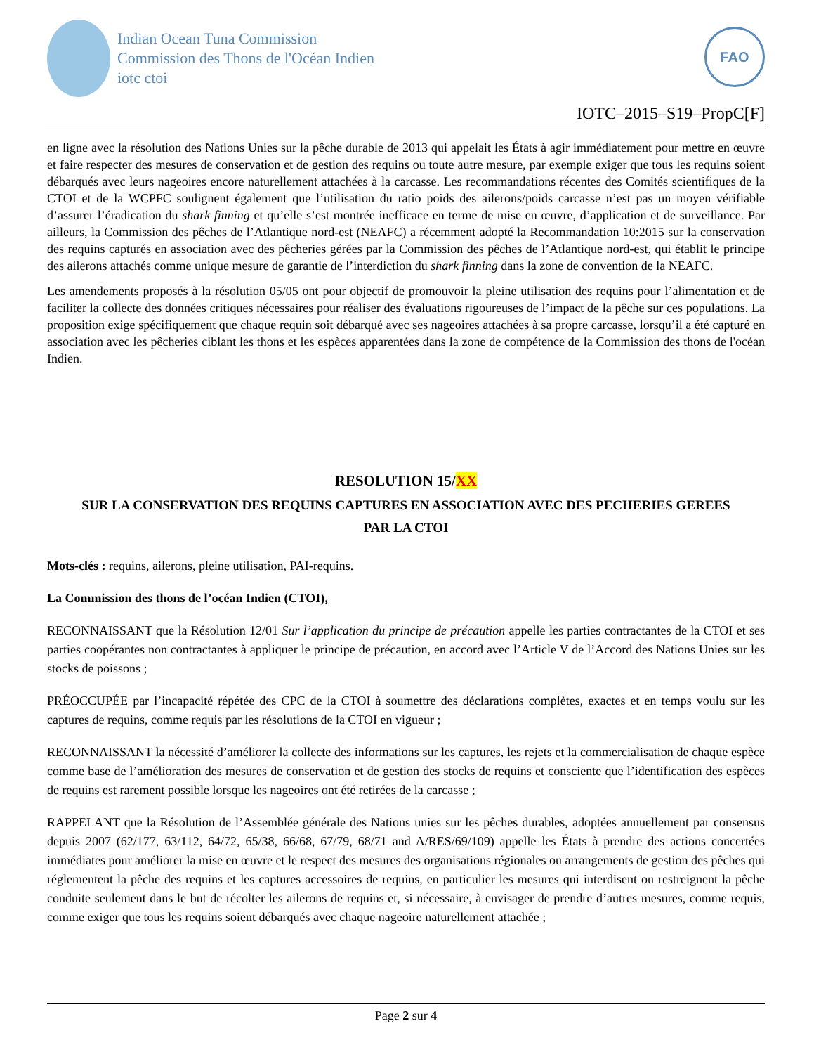Indian Ocean Tuna Commission
Commission des Thons de l'Océan Indien
iotc ctoi
FAO
IOTC–2015–S19–PropC[F]
en ligne avec la résolution des Nations Unies sur la pêche durable de 2013 qui appelait les États à agir immédiatement pour mettre en œuvre et faire respecter des mesures de conservation et de gestion des requins ou toute autre mesure, par exemple exiger que tous les requins soient débarqués avec leurs nageoires encore naturellement attachées à la carcasse. Les recommandations récentes des Comités scientifiques de la CTOI et de la WCPFC soulignent également que l’utilisation du ratio poids des ailerons/poids carcasse n’est pas un moyen vérifiable d’assurer l’éradication du shark finning et qu’elle s’est montrée inefficace en terme de mise en œuvre, d’application et de surveillance. Par ailleurs, la Commission des pêches de l’Atlantique nord-est (NEAFC) a récemment adopté la Recommandation 10:2015 sur la conservation des requins capturés en association avec des pêcheries gérées par la Commission des pêches de l’Atlantique nord-est, qui établit le principe des ailerons attachés comme unique mesure de garantie de l’interdiction du shark finning dans la zone de convention de la NEAFC.
Les amendements proposés à la résolution 05/05 ont pour objectif de promouvoir la pleine utilisation des requins pour l’alimentation et de faciliter la collecte des données critiques nécessaires pour réaliser des évaluations rigoureuses de l’impact de la pêche sur ces populations. La proposition exige spécifiquement que chaque requin soit débarqué avec ses nageoires attachées à sa propre carcasse, lorsqu’il a été capturé en association avec les pêcheries ciblant les thons et les espèces apparentées dans la zone de compétence de la Commission des thons de l'océan Indien.
RESOLUTION 15/XX
SUR LA CONSERVATION DES REQUINS CAPTURES EN ASSOCIATION AVEC DES PECHERIES GEREES
PAR LA CTOI
Mots-clés : requins, ailerons, pleine utilisation, PAI-requins.
La Commission des thons de l’océan Indien (CTOI),
RECONNAISSANT que la Résolution 12/01 Sur l’application du principe de précaution appelle les parties contractantes de la CTOI et ses parties coopérantes non contractantes à appliquer le principe de précaution, en accord avec l’Article V de l’Accord des Nations Unies sur les stocks de poissons ;
PRÉOCCUPÉE par l’incapacité répétée des CPC de la CTOI à soumettre des déclarations complètes, exactes et en temps voulu sur les captures de requins, comme requis par les résolutions de la CTOI en vigueur ;
RECONNAISSANT la nécessité d’améliorer la collecte des informations sur les captures, les rejets et la commercialisation de chaque espèce comme base de l’amélioration des mesures de conservation et de gestion des stocks de requins et consciente que l’identification des espèces de requins est rarement possible lorsque les nageoires ont été retirées de la carcasse ;
RAPPELANT que la Résolution de l’Assemblée générale des Nations unies sur les pêches durables, adoptées annuellement par consensus depuis 2007 (62/177, 63/112, 64/72, 65/38, 66/68, 67/79, 68/71 and A/RES/69/109) appelle les États à prendre des actions concertées immédiates pour améliorer la mise en œuvre et le respect des mesures des organisations régionales ou arrangements de gestion des pêches qui réglementent la pêche des requins et les captures accessoires de requins, en particulier les mesures qui interdisent ou restreignent la pêche conduite seulement dans le but de récolter les ailerons de requins et, si nécessaire, à envisager de prendre d’autres mesures, comme requis, comme exiger que tous les requins soient débarqués avec chaque nageoire naturellement attachée ;
Page 2 sur 4